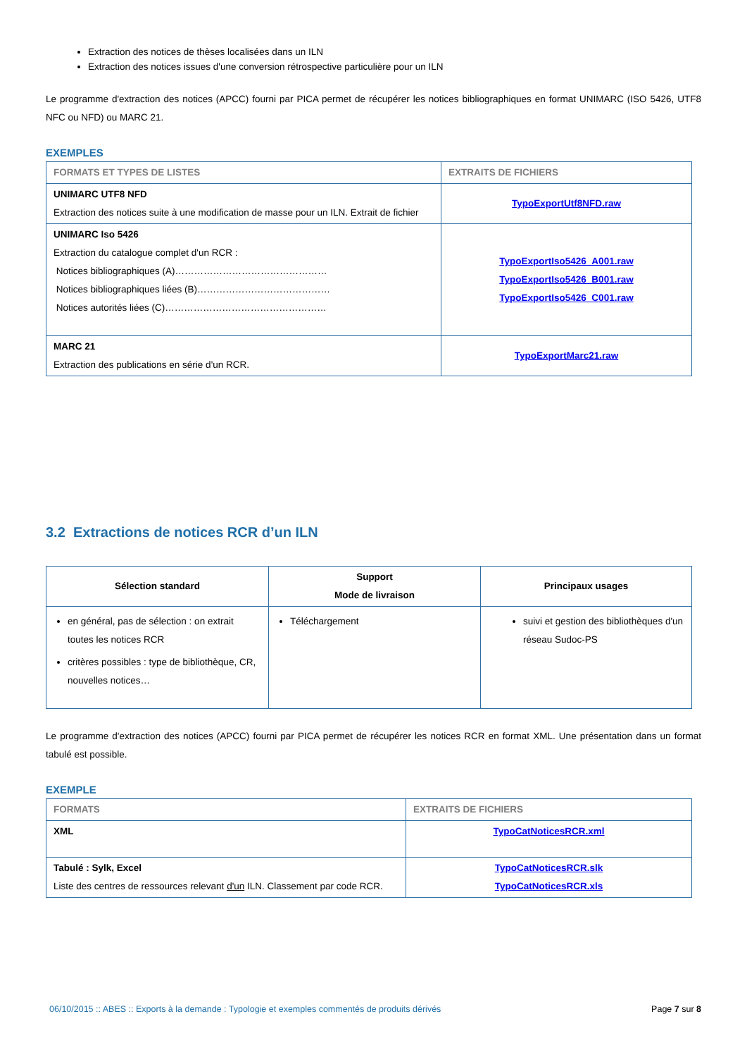Extraction des notices de thèses localisées dans un ILN
Extraction des notices issues d'une conversion rétrospective particulière pour un ILN
Le programme d'extraction des notices (APCC) fourni par PICA permet de récupérer les notices bibliographiques en format UNIMARC (ISO 5426, UTF8 NFC ou NFD) ou MARC 21.
EXEMPLES
| FORMATS ET TYPES DE LISTES | EXTRAITS DE FICHIERS |
| --- | --- |
| UNIMARC UTF8 NFD Extraction des notices suite à une modification de masse pour un ILN. Extrait de fichier | TypoExportUtf8NFD.raw |
| UNIMARC Iso 5426 Extraction du catalogue complet d'un RCR : Notices bibliographiques (A)………………………………………… Notices bibliographiques liées (B)…………………………………… Notices autorités liées (C)…………………………………………… | TypoExportIso5426_A001.raw TypoExportIso5426_B001.raw TypoExportIso5426_C001.raw |
| MARC 21 Extraction des publications en série d'un RCR. | TypoExportMarc21.raw |
3.2 Extractions de notices RCR d’un ILN
| Sélection standard | Support Mode de livraison | Principaux usages |
| --- | --- | --- |
| en général, pas de sélection : on extrait toutes les notices RCR critères possibles : type de bibliothèque, CR, nouvelles notices… | Téléchargement | suivi et gestion des bibliothèques d'un réseau Sudoc-PS |
Le programme d'extraction des notices (APCC) fourni par PICA permet de récupérer les notices RCR en format XML. Une présentation dans un format tabulé est possible.
EXEMPLE
| FORMATS | EXTRAITS DE FICHIERS |
| --- | --- |
| XML | TypoCatNoticesRCR.xml |
| Tabulé : Sylk, Excel Liste des centres de ressources relevant d'un ILN. Classement par code RCR. | TypoCatNoticesRCR.slk TypoCatNoticesRCR.xls |
06/10/2015 :: ABES :: Exports à la demande : Typologie et exemples commentés de produits dérivés Page 7 sur 8